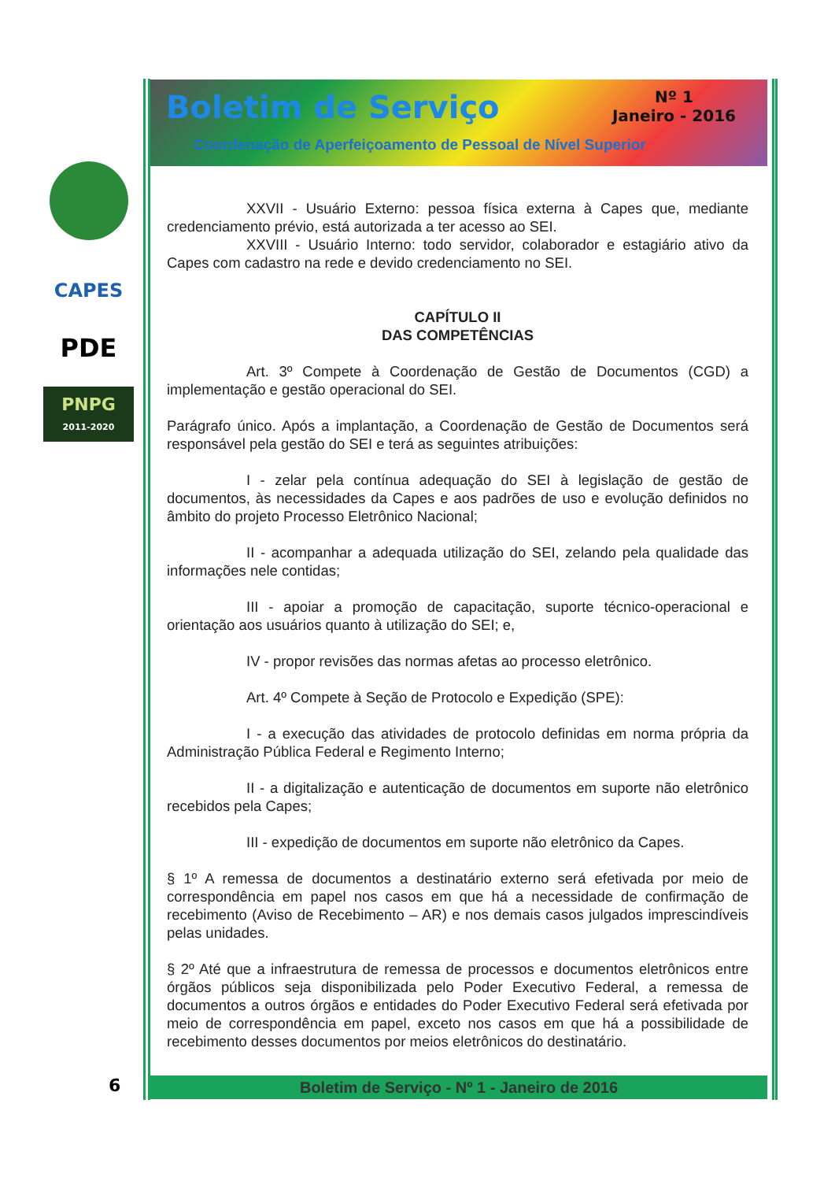CAPES
PDE
PNPG
2011-2020
Boletim de Serviço
Nº 1
Janeiro - 2016
Coordenação de Aperfeiçoamento de Pessoal de Nível Superior
XXVII - Usuário Externo: pessoa física externa à Capes que, mediante credenciamento prévio, está autorizada a ter acesso ao SEI.
XXVIII - Usuário Interno: todo servidor, colaborador e estagiário ativo da Capes com cadastro na rede e devido credenciamento no SEI.
CAPÍTULO II
DAS COMPETÊNCIAS
Art. 3º Compete à Coordenação de Gestão de Documentos (CGD) a implementação e gestão operacional do SEI.
Parágrafo único. Após a implantação, a Coordenação de Gestão de Documentos será responsável pela gestão do SEI e terá as seguintes atribuições:
I - zelar pela contínua adequação do SEI à legislação de gestão de documentos, às necessidades da Capes e aos padrões de uso e evolução definidos no âmbito do projeto Processo Eletrônico Nacional;
II - acompanhar a adequada utilização do SEI, zelando pela qualidade das informações nele contidas;
III - apoiar a promoção de capacitação, suporte técnico-operacional e orientação aos usuários quanto à utilização do SEI; e,
IV - propor revisões das normas afetas ao processo eletrônico.
Art. 4º Compete à Seção de Protocolo e Expedição (SPE):
I - a execução das atividades de protocolo definidas em norma própria da Administração Pública Federal e Regimento Interno;
II - a digitalização e autenticação de documentos em suporte não eletrônico recebidos pela Capes;
III - expedição de documentos em suporte não eletrônico da Capes.
§ 1º A remessa de documentos a destinatário externo será efetivada por meio de correspondência em papel nos casos em que há a necessidade de confirmação de recebimento (Aviso de Recebimento – AR) e nos demais casos julgados imprescindíveis pelas unidades.
§ 2º Até que a infraestrutura de remessa de processos e documentos eletrônicos entre órgãos públicos seja disponibilizada pelo Poder Executivo Federal, a remessa de documentos a outros órgãos e entidades do Poder Executivo Federal será efetivada por meio de correspondência em papel, exceto nos casos em que há a possibilidade de recebimento desses documentos por meios eletrônicos do destinatário.
6 Boletim de Serviço - Nº 1 - Janeiro de 2016